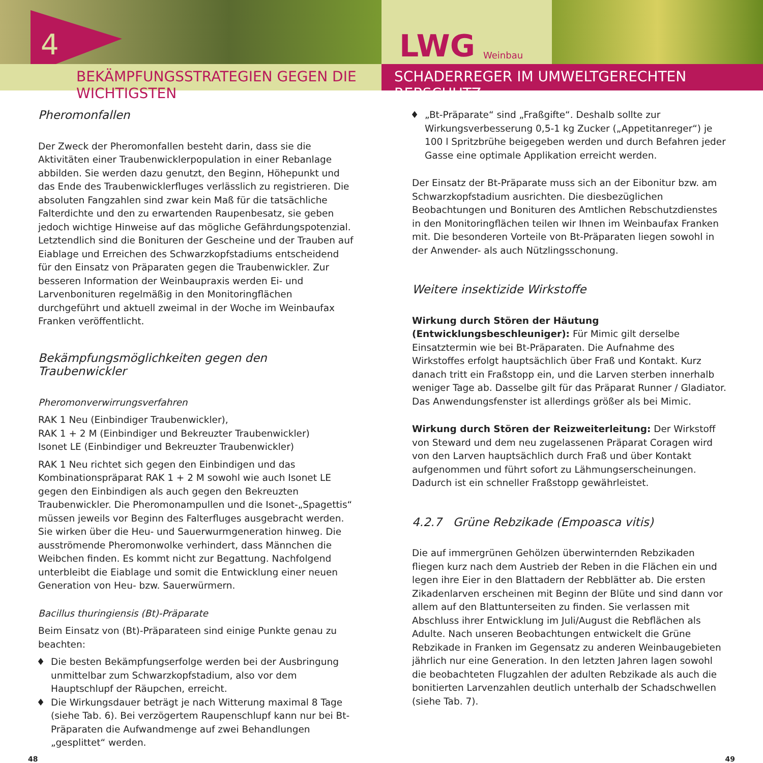4
LWG Weinbau
BEKÄMPFUNGSSTRATEGIEN GEGEN DIE WICHTIGSTEN SCHADERREGER IM UMWELTGERECHTEN REBSCHUTZ
Pheromonfallen
Der Zweck der Pheromonfallen besteht darin, dass sie die Aktivitäten einer Traubenwicklerpopulation in einer Rebanlage abbilden. Sie werden dazu genutzt, den Beginn, Höhepunkt und das Ende des Traubenwicklerfluges verlässlich zu registrieren. Die absoluten Fangzahlen sind zwar kein Maß für die tatsächliche Falterdichte und den zu erwartenden Raupenbesatz, sie geben jedoch wichtige Hinweise auf das mögliche Gefährdungspotenzial. Letztendlich sind die Bonituren der Gescheine und der Trauben auf Eiablage und Erreichen des Schwarzkopfstadiums entscheidend für den Einsatz von Präparaten gegen die Traubenwickler. Zur besseren Information der Weinbaupraxis werden Ei- und Larvenbonituren regelmäßig in den Monitoringflächen durchgeführt und aktuell zweimal in der Woche im Weinbaufax Franken veröffentlicht.
Bekämpfungsmöglichkeiten gegen den Traubenwickler
Pheromonverwirrungsverfahren
RAK 1 Neu (Einbindiger Traubenwickler),
RAK 1 + 2 M (Einbindiger und Bekreuzter Traubenwickler)
Isonet LE (Einbindiger und Bekreuzter Traubenwickler)
RAK 1 Neu richtet sich gegen den Einbindigen und das Kombinationspräparat RAK 1 + 2 M sowohl wie auch Isonet LE gegen den Einbindigen als auch gegen den Bekreuzten Traubenwickler. Die Pheromonampullen und die Isonet-„Spagettis“ müssen jeweils vor Beginn des Falterfluges ausgebracht werden. Sie wirken über die Heu- und Sauerwurmgeneration hinweg. Die ausströmende Pheromonwolke verhindert, dass Männchen die Weibchen finden. Es kommt nicht zur Begattung. Nachfolgend unterbleibt die Eiablage und somit die Entwicklung einer neuen Generation von Heu- bzw. Sauerwürmern.
Bacillus thuringiensis (Bt)-Präparate
Beim Einsatz von (Bt)-Präparateen sind einige Punkte genau zu beachten:
Die besten Bekämpfungserfolge werden bei der Ausbringung unmittelbar zum Schwarzkopfstadium, also vor dem Hauptschlupf der Räupchen, erreicht.
Die Wirkungsdauer beträgt je nach Witterung maximal 8 Tage (siehe Tab. 6). Bei verzögertem Raupenschlupf kann nur bei Bt-Präparaten die Aufwandmenge auf zwei Behandlungen „gesplittet“ werden.
„Bt-Präparate“ sind „Fraßgifte“. Deshalb sollte zur Wirkungsverbesserung 0,5-1 kg Zucker („Appetitanreger“) je 100 l Spritzbrühe beigegeben werden und durch Befahren jeder Gasse eine optimale Applikation erreicht werden.
Der Einsatz der Bt-Präparate muss sich an der Eibonitur bzw. am Schwarzkopfstadium ausrichten. Die diesbezüglichen Beobachtungen und Bonituren des Amtlichen Rebschutzdienstes in den Monitoringflächen teilen wir Ihnen im Weinbaufax Franken mit. Die besonderen Vorteile von Bt-Präparaten liegen sowohl in der Anwender- als auch Nützlingsschonung.
Weitere insektizide Wirkstoffe
Wirkung durch Stören der Häutung (Entwicklungsbeschleuniger): Für Mimic gilt derselbe Einsatztermin wie bei Bt-Präparaten. Die Aufnahme des Wirkstoffes erfolgt hauptsächlich über Fraß und Kontakt. Kurz danach tritt ein Fraßstopp ein, und die Larven sterben innerhalb weniger Tage ab. Dasselbe gilt für das Präparat Runner / Gladiator. Das Anwendungsfenster ist allerdings größer als bei Mimic.
Wirkung durch Stören der Reizweiterleitung: Der Wirkstoff von Steward und dem neu zugelassenen Präparat Coragen wird von den Larven hauptsächlich durch Fraß und über Kontakt aufgenommen und führt sofort zu Lähmungserscheinungen. Dadurch ist ein schneller Fraßstopp gewährleistet.
4.2.7 Grüne Rebzikade (Empoasca vitis)
Die auf immergrünen Gehölzen überwinternden Rebzikaden fliegen kurz nach dem Austrieb der Reben in die Flächen ein und legen ihre Eier in den Blattadern der Rebblätter ab. Die ersten Zikadenlarven erscheinen mit Beginn der Blüte und sind dann vor allem auf den Blattunterseiten zu finden. Sie verlassen mit Abschluss ihrer Entwicklung im Juli/August die Rebflächen als Adulte. Nach unseren Beobachtungen entwickelt die Grüne Rebzikade in Franken im Gegensatz zu anderen Weinbaugebieten jährlich nur eine Generation. In den letzten Jahren lagen sowohl die beobachteten Flugzahlen der adulten Rebzikade als auch die bonitierten Larvenzahlen deutlich unterhalb der Schadschwellen (siehe Tab. 7).
48 49